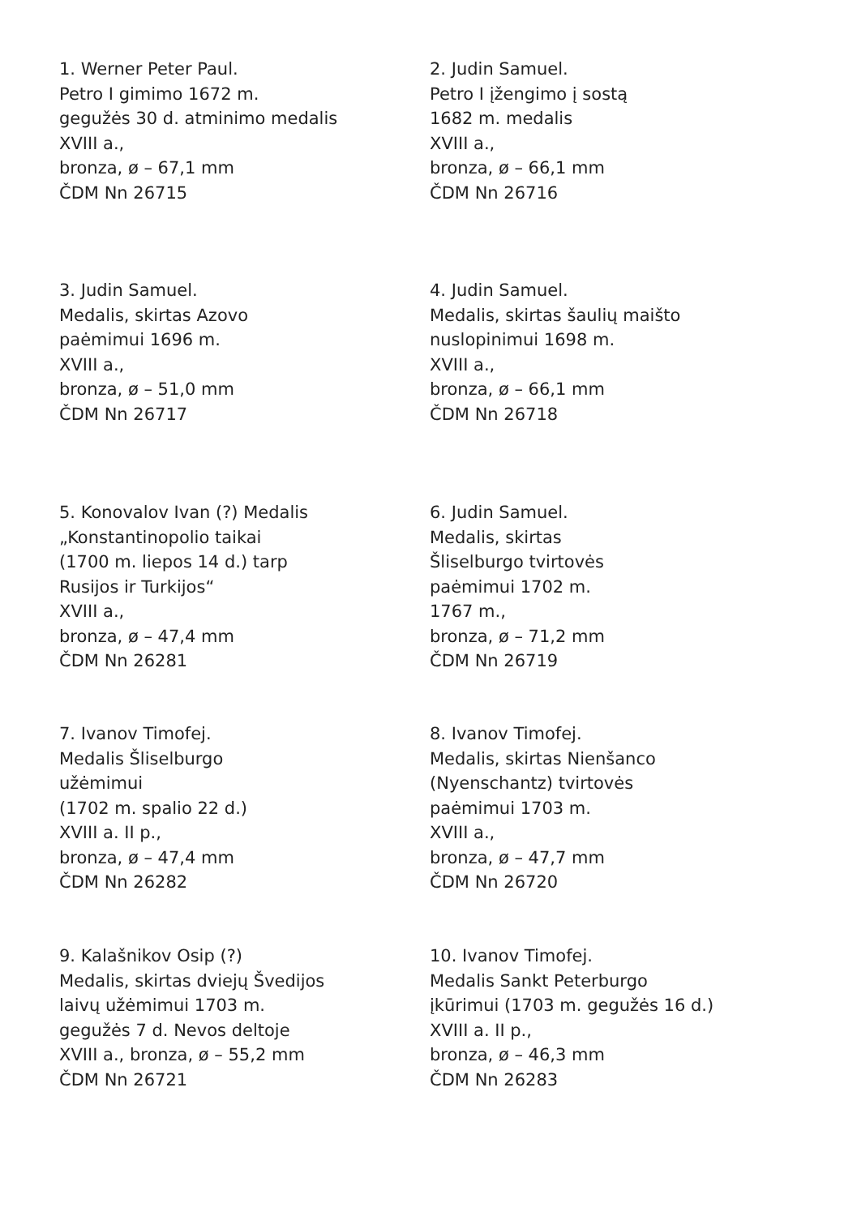1. Werner Peter Paul.
Petro I gimimo 1672 m.
gegužės 30 d. atminimo medalis
XVIII a.,
bronza, ø – 67,1 mm
ČDM Nn 26715
2. Judin Samuel.
Petro I įžengimo į sostą
1682 m. medalis
XVIII a.,
bronza, ø – 66,1 mm
ČDM Nn 26716
3. Judin Samuel.
Medalis, skirtas Azovo
paėmimui 1696 m.
XVIII a.,
bronza, ø – 51,0 mm
ČDM Nn 26717
4. Judin Samuel.
Medalis, skirtas šaulių maišto
nuslopinimui 1698 m.
XVIII a.,
bronza, ø – 66,1 mm
ČDM Nn 26718
5. Konovalov Ivan (?) Medalis
„Konstantinopolio taikai
(1700 m. liepos 14 d.) tarp
Rusijos ir Turkijos“
XVIII a.,
bronza, ø – 47,4 mm
ČDM Nn 26281
6. Judin Samuel.
Medalis, skirtas
Šliselburgo tvirtovės
paėmimui 1702 m.
1767 m.,
bronza, ø – 71,2 mm
ČDM Nn 26719
7. Ivanov Timofej.
Medalis Šliselburgo
užėmimui
(1702 m. spalio 22 d.)
XVIII a. II p.,
bronza, ø – 47,4 mm
ČDM Nn 26282
8. Ivanov Timofej.
Medalis, skirtas Nienšanco
(Nyenschantz) tvirtovės
paėmimui 1703 m.
XVIII a.,
bronza, ø – 47,7 mm
ČDM Nn 26720
9. Kalašnikov Osip (?)
Medalis, skirtas dviejų Švedijos
laivų užėmimui 1703 m.
gegužės 7 d. Nevos deltoje
XVIII a., bronza, ø – 55,2 mm
ČDM Nn 26721
10. Ivanov Timofej.
Medalis Sankt Peterburgo
įkūrimui (1703 m. gegužės 16 d.)
XVIII a. II p.,
bronza, ø – 46,3 mm
ČDM Nn 26283